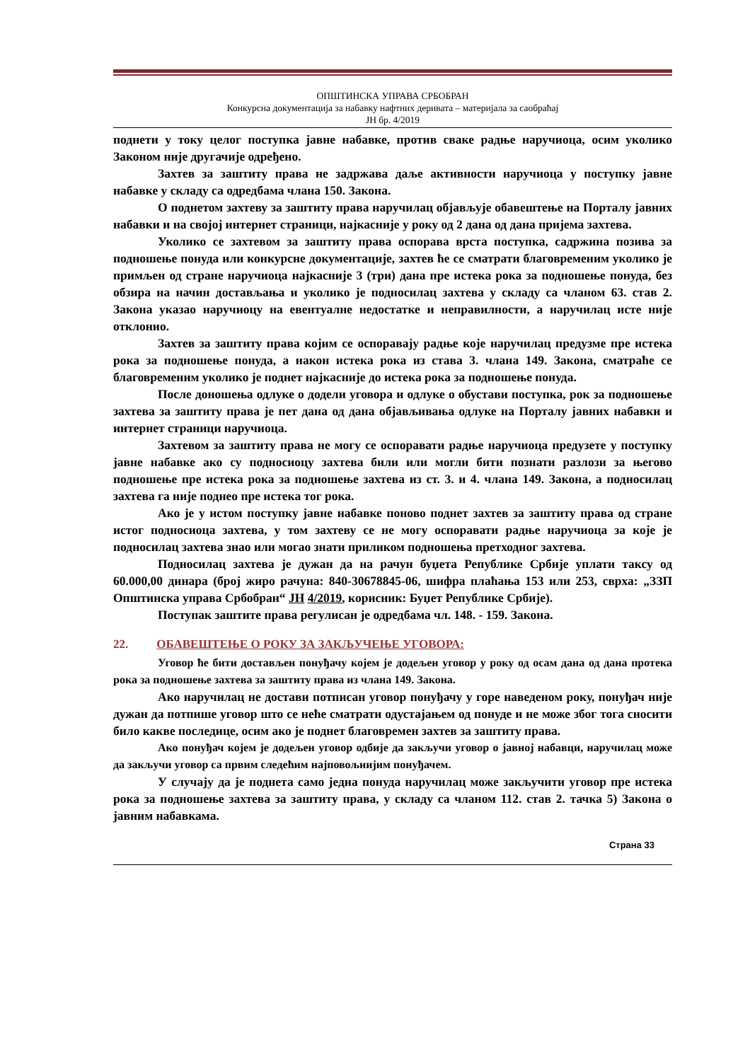ОПШТИНСКА УПРАВА СРБОБРАН
Конкурсна документација за набавку нафтних деривата – материјала за саобраћај
ЈН бр. 4/2019
поднети у току целог поступка јавне набавке, против сваке радње наручиоца, осим уколико Законом није другачије одређено.
Захтев за заштиту права не задржава даље активности наручиоца у поступку јавне набавке у складу са одредбама члана 150. Закона.
О поднетом захтеву за заштиту права наручилац објављује обавештење на Порталу јавних набавки и на својој интернет страници, најкасније у року од 2 дана од дана пријема захтева.
Уколико се захтевом за заштиту права оспорава врста поступка, садржина позива за подношење понуда или конкурсне документације, захтев ће се сматрати благовременим уколико је примљен од стране наручиоца најкасније 3 (три) дана пре истека рока за подношење понуда, без обзира на начин достављања и уколико је подносилац захтева у складу са чланом 63. став 2. Закона указао наручиоцу на евентуалне недостатке и неправилности, а наручилац исте није отклонио.
Захтев за заштиту права којим се оспоравају радње које наручилац предузме пре истека рока за подношење понуда, а након истека рока из става 3. члана 149. Закона, сматраће се благовременим уколико је поднет најкасније до истека рока за подношење понуда.
После доношења одлуке о додели уговора и одлуке о обустави поступка, рок за подношење захтева за заштиту права је пет дана од дана објављивања одлуке на Порталу јавних набавки и интернет страници наручиоца.
Захтевом за заштиту права не могу се оспоравати радње наручиоца предузете у поступку јавне набавке ако су подносиоцу захтева били или могли бити познати разлози за његово подношење пре истека рока за подношење захтева из ст. 3. и 4. члана 149. Закона, а подносилац захтева га није поднео пре истека тог рока.
Ако је у истом поступку јавне набавке поново поднет захтев за заштиту права од стране истог подносиоца захтева, у том захтеву се не могу оспоравати радње наручиоца за које је подносилац захтева знао или могао знати приликом подношења претходног захтева.
Подносилац захтева је дужан да на рачун буџета Републике Србије уплати таксу од 60.000,00 динара (број жиро рачуна: 840-30678845-06, шифра плаћања 153 или 253, сврха: „ЗЗП Општинска управа Србобран“ ЈН 4/2019, корисник: Буџет Републике Србије).
Поступак заштите права регулисан је одредбама чл. 148. - 159. Закона.
22. ОБАВЕШТЕЊЕ О РОКУ ЗА ЗАКЉУЧЕЊЕ УГОВОРА:
Уговор ће бити достављен понуђачу којем је додељен уговор у року од осам дана од дана протека рока за подношење захтева за заштиту права из члана 149. Закона.
Ако наручилац не достави потписан уговор понуђачу у горе наведеном року, понуђач није дужан да потпише уговор што се неће сматрати одустајањем од понуде и не може због тога сносити било какве последице, осим ако је поднет благовремен захтев за заштиту права.
Ако понуђач којем је додељен уговор одбије да закључи уговор о јавној набавци, наручилац може да закључи уговор са првим следећим најповољнијим понуђачем.
У случају да је поднета само једна понуда наручилац може закључити уговор пре истека рока за подношење захтева за заштиту права, у складу са чланом 112. став 2. тачка 5) Закона о јавним набавкама.
Страна 33